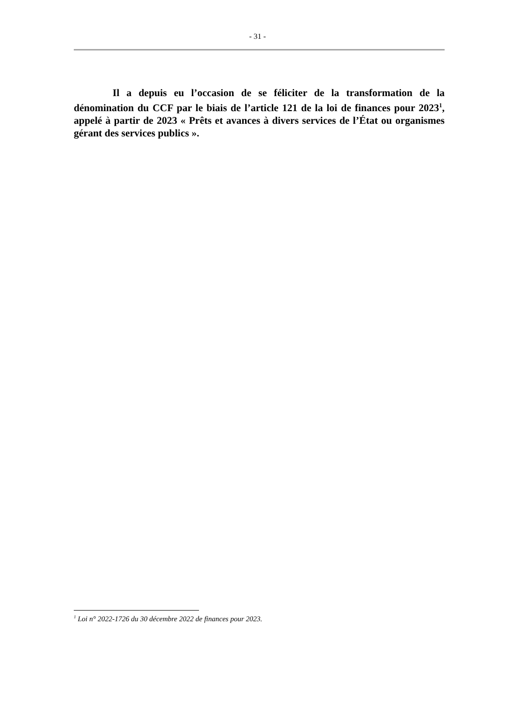- 31 -
Il a depuis eu l’occasion de se féliciter de la transformation de la dénomination du CCF par le biais de l’article 121 de la loi de finances pour 2023<sup>1</sup>, appelé à partir de 2023 « Prêts et avances à divers services de l’État ou organismes gérant des services publics ».
<sup>1</sup> Loi n° 2022-1726 du 30 décembre 2022 de finances pour 2023.